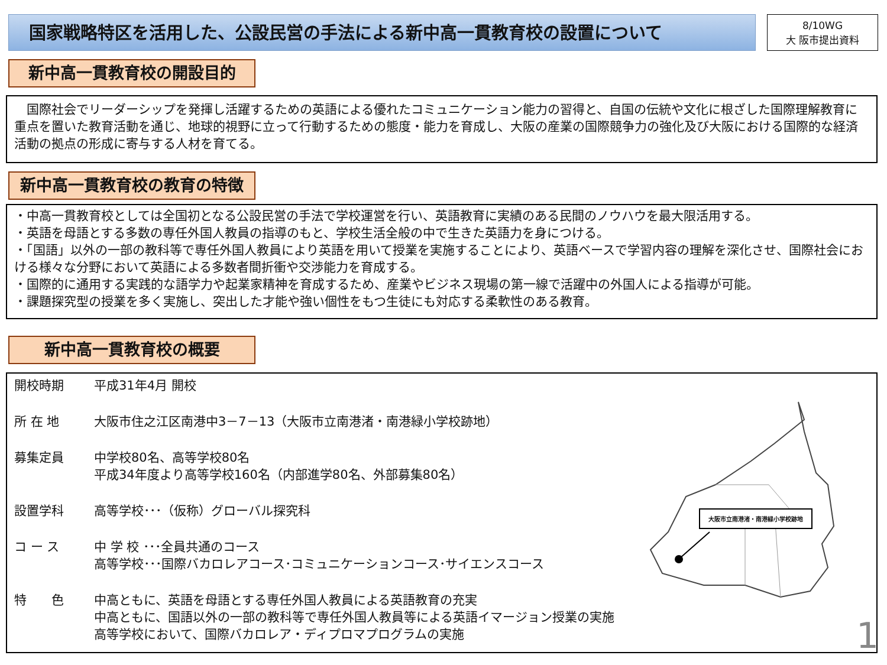国家戦略特区を活用した、公設民営の手法による新中高一貫教育校の設置について
8/10WG
大 阪市提出資料
新中高一貫教育校の開設目的
　国際社会でリーダーシップを発揮し活躍するための英語による優れたコミュニケーション能力の習得と、自国の伝統や文化に根ざした国際理解教育に重点を置いた教育活動を通じ、地球的視野に立って行動するための態度・能力を育成し、大阪の産業の国際競争力の強化及び大阪における国際的な経済活動の拠点の形成に寄与する人材を育てる。
新中高一貫教育校の教育の特徴
・中高一貫教育校としては全国初となる公設民営の手法で学校運営を行い、英語教育に実績のある民間のノウハウを最大限活用する。
・英語を母語とする多数の専任外国人教員の指導のもと、学校生活全般の中で生きた英語力を身につける。
・「国語」以外の一部の教科等で専任外国人教員により英語を用いて授業を実施することにより、英語ベースで学習内容の理解を深化させ、国際社会における様々な分野において英語による多数者間折衝や交渉能力を育成する。
・国際的に通用する実践的な語学力や起業家精神を育成するため、産業やビジネス現場の第一線で活躍中の外国人による指導が可能。
・課題探究型の授業を多く実施し、突出した才能や強い個性をもつ生徒にも対応する柔軟性のある教育。
新中高一貫教育校の概要
開校時期 平成31年4月 開校
所 在 地 大阪市住之江区南港中3－7－13（大阪市立南港渚・南港緑小学校跡地）
募集定員 中学校80名、高等学校80名
平成34年度より高等学校160名（内部進学80名、外部募集80名）
設置学科 高等学校･･･（仮称）グローバル探究科
コ ー ス 中 学 校 ･･･全員共通のコース
高等学校･･･国際バカロレアコース･コミュニケーションコース･サイエンスコース
特　　色 中高ともに、英語を母語とする専任外国人教員による英語教育の充実
中高ともに、国語以外の一部の教科等で専任外国人教員等による英語イマージョン授業の実施
高等学校において、国際バカロレア・ディプロマプログラムの実施
大阪市立南港渚・南港緑小学校跡地
1